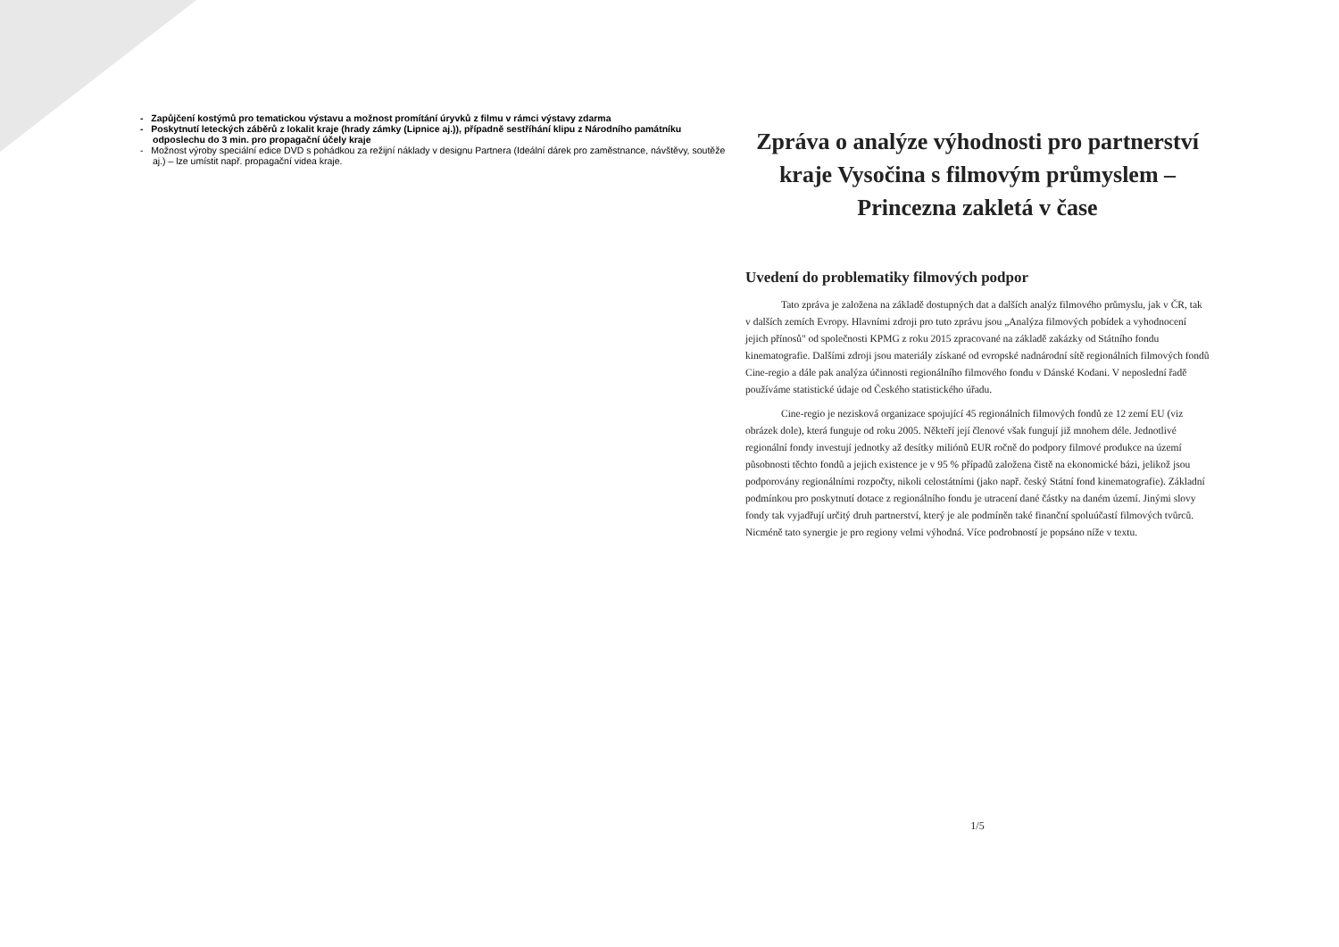- Zapůjčení kostýmů pro tematickou výstavu a možnost promítání úryvků z filmu v rámci výstavy zdarma
- Poskytnutí leteckých záběrů z lokalit kraje (hrady zámky (Lipnice aj.)), případně sestříhání klipu z Národního památníku odposlechu do 3 min. pro propagační účely kraje
- Možnost výroby speciální edice DVD s pohádkou za režijní náklady v designu Partnera (Ideální dárek pro zaměstnance, návštěvy, soutěže aj.) – lze umístit např. propagační videa kraje.
Zpráva o analýze výhodnosti pro partnerství kraje Vysočina s filmovým průmyslem – Princezna zakletá v čase
Uvedení do problematiky filmových podpor
Tato zpráva je založena na základě dostupných dat a dalších analýz filmového průmyslu, jak v ČR, tak v dalších zemích Evropy. Hlavními zdroji pro tuto zprávu jsou „Analýza filmových pobídek a vyhodnocení jejich přínosů" od společnosti KPMG z roku 2015 zpracované na základě zakázky od Státního fondu kinematografie. Dalšími zdroji jsou materiály získané od evropské nadnárodní sítě regionálních filmových fondů Cine-regio a dále pak analýza účinnosti regionálního filmového fondu v Dánské Kodani. V neposlední řadě používáme statistické údaje od Českého statistického úřadu.
Cine-regio je nezisková organizace spojující 45 regionálních filmových fondů ze 12 zemí EU (viz obrázek dole), která funguje od roku 2005. Někteří její členové však fungují již mnohem déle. Jednotlivé regionální fondy investují jednotky až desítky miliónů EUR ročně do podpory filmové produkce na území působnosti těchto fondů a jejich existence je v 95 % případů založena čistě na ekonomické bázi, jelikož jsou podporovány regionálními rozpočty, nikoli celostátními (jako např. český Státní fond kinematografie). Základní podmínkou pro poskytnutí dotace z regionálního fondu je utracení dané částky na daném území. Jinými slovy fondy tak vyjadřují určitý druh partnerství, který je ale podmíněn také finanční spoluúčastí filmových tvůrců. Nicméně tato synergie je pro regiony velmi výhodná. Více podrobností je popsáno níže v textu.
1/5